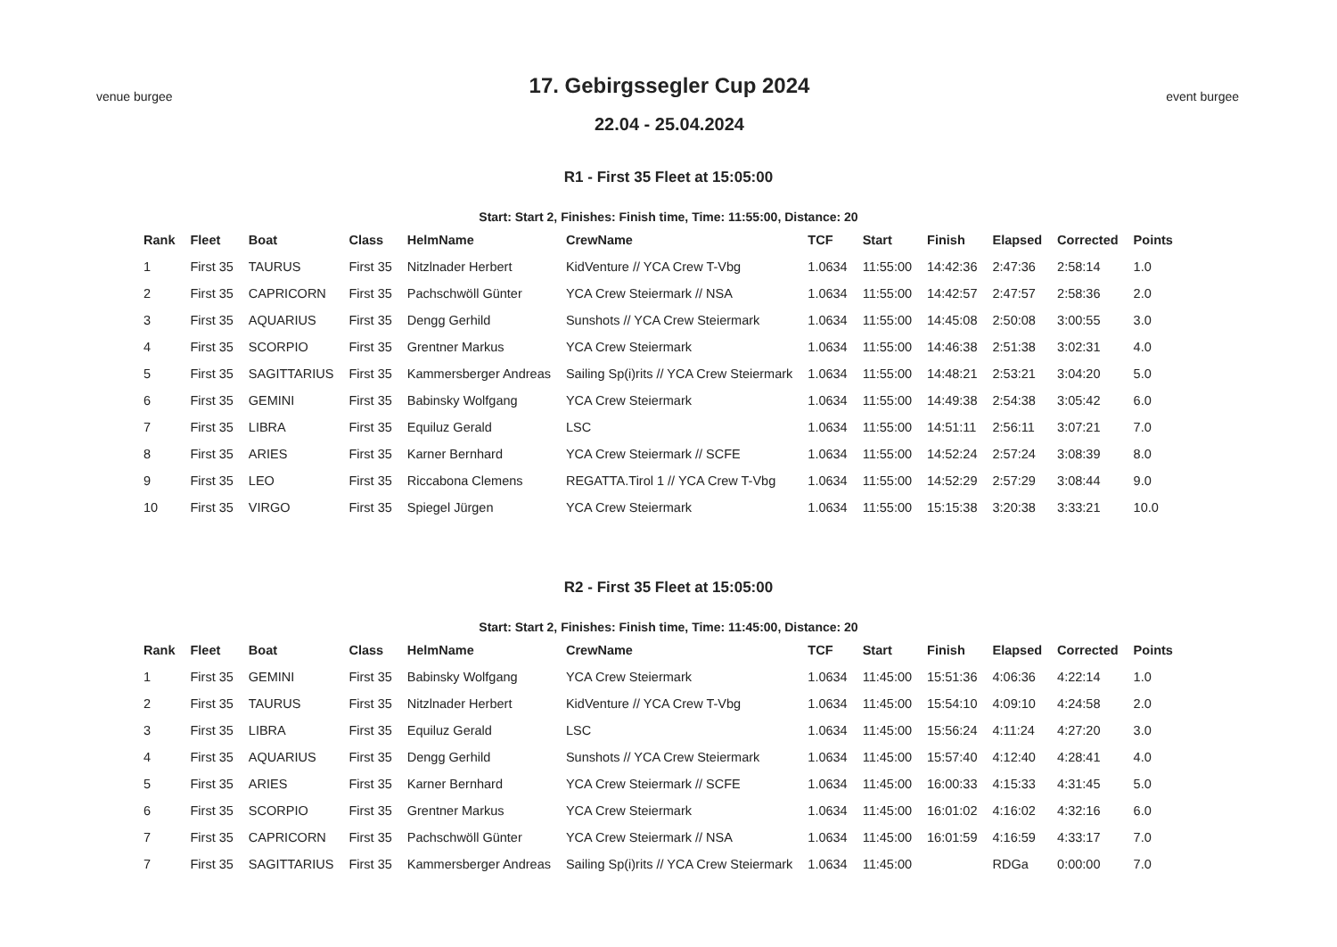venue burgee
17. Gebirgssegler Cup 2024
22.04 - 25.04.2024
event burgee
R1 - First 35 Fleet at 15:05:00
Start: Start 2, Finishes: Finish time, Time: 11:55:00, Distance: 20
| Rank | Fleet | Boat | Class | HelmName | CrewName | TCF | Start | Finish | Elapsed | Corrected | Points |
| --- | --- | --- | --- | --- | --- | --- | --- | --- | --- | --- | --- |
| 1 | First 35 | TAURUS | First 35 | Nitzlnader Herbert | KidVenture // YCA Crew T-Vbg | 1.0634 | 11:55:00 | 14:42:36 | 2:47:36 | 2:58:14 | 1.0 |
| 2 | First 35 | CAPRICORN | First 35 | Pachschwöll Günter | YCA Crew Steiermark // NSA | 1.0634 | 11:55:00 | 14:42:57 | 2:47:57 | 2:58:36 | 2.0 |
| 3 | First 35 | AQUARIUS | First 35 | Dengg Gerhild | Sunshots // YCA Crew Steiermark | 1.0634 | 11:55:00 | 14:45:08 | 2:50:08 | 3:00:55 | 3.0 |
| 4 | First 35 | SCORPIO | First 35 | Grentner Markus | YCA Crew Steiermark | 1.0634 | 11:55:00 | 14:46:38 | 2:51:38 | 3:02:31 | 4.0 |
| 5 | First 35 | SAGITTARIUS | First 35 | Kammersberger Andreas | Sailing Sp(i)rits // YCA Crew Steiermark | 1.0634 | 11:55:00 | 14:48:21 | 2:53:21 | 3:04:20 | 5.0 |
| 6 | First 35 | GEMINI | First 35 | Babinsky Wolfgang | YCA Crew Steiermark | 1.0634 | 11:55:00 | 14:49:38 | 2:54:38 | 3:05:42 | 6.0 |
| 7 | First 35 | LIBRA | First 35 | Equiluz Gerald | LSC | 1.0634 | 11:55:00 | 14:51:11 | 2:56:11 | 3:07:21 | 7.0 |
| 8 | First 35 | ARIES | First 35 | Karner Bernhard | YCA Crew Steiermark // SCFE | 1.0634 | 11:55:00 | 14:52:24 | 2:57:24 | 3:08:39 | 8.0 |
| 9 | First 35 | LEO | First 35 | Riccabona Clemens | REGATTA.Tirol 1 // YCA Crew T-Vbg | 1.0634 | 11:55:00 | 14:52:29 | 2:57:29 | 3:08:44 | 9.0 |
| 10 | First 35 | VIRGO | First 35 | Spiegel Jürgen | YCA Crew Steiermark | 1.0634 | 11:55:00 | 15:15:38 | 3:20:38 | 3:33:21 | 10.0 |
R2 - First 35 Fleet at 15:05:00
Start: Start 2, Finishes: Finish time, Time: 11:45:00, Distance: 20
| Rank | Fleet | Boat | Class | HelmName | CrewName | TCF | Start | Finish | Elapsed | Corrected | Points |
| --- | --- | --- | --- | --- | --- | --- | --- | --- | --- | --- | --- |
| 1 | First 35 | GEMINI | First 35 | Babinsky Wolfgang | YCA Crew Steiermark | 1.0634 | 11:45:00 | 15:51:36 | 4:06:36 | 4:22:14 | 1.0 |
| 2 | First 35 | TAURUS | First 35 | Nitzlnader Herbert | KidVenture // YCA Crew T-Vbg | 1.0634 | 11:45:00 | 15:54:10 | 4:09:10 | 4:24:58 | 2.0 |
| 3 | First 35 | LIBRA | First 35 | Equiluz Gerald | LSC | 1.0634 | 11:45:00 | 15:56:24 | 4:11:24 | 4:27:20 | 3.0 |
| 4 | First 35 | AQUARIUS | First 35 | Dengg Gerhild | Sunshots // YCA Crew Steiermark | 1.0634 | 11:45:00 | 15:57:40 | 4:12:40 | 4:28:41 | 4.0 |
| 5 | First 35 | ARIES | First 35 | Karner Bernhard | YCA Crew Steiermark // SCFE | 1.0634 | 11:45:00 | 16:00:33 | 4:15:33 | 4:31:45 | 5.0 |
| 6 | First 35 | SCORPIO | First 35 | Grentner Markus | YCA Crew Steiermark | 1.0634 | 11:45:00 | 16:01:02 | 4:16:02 | 4:32:16 | 6.0 |
| 7 | First 35 | CAPRICORN | First 35 | Pachschwöll Günter | YCA Crew Steiermark // NSA | 1.0634 | 11:45:00 | 16:01:59 | 4:16:59 | 4:33:17 | 7.0 |
| 7 | First 35 | SAGITTARIUS | First 35 | Kammersberger Andreas | Sailing Sp(i)rits // YCA Crew Steiermark | 1.0634 | 11:45:00 | | RDGa | 0:00:00 | 7.0 |